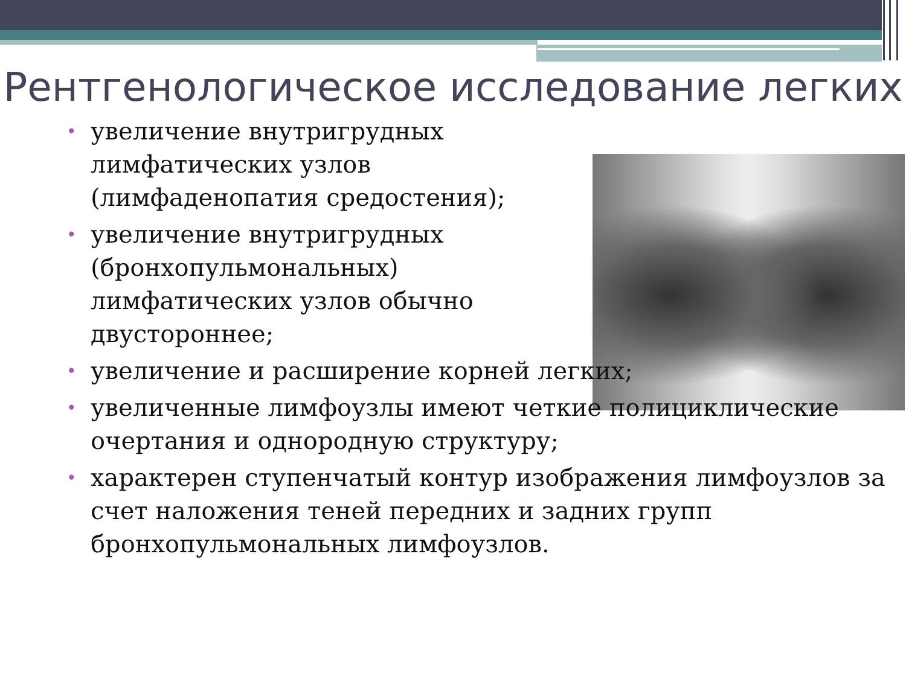Рентгенологическое исследование легких
• увеличение внутригрудных лимфатических узлов (лимфаденопатия средостения);
• увеличение внутригрудных (бронхопульмональных) лимфатических узлов обычно двустороннее;
• увеличение и расширение корней легких;
• увеличенные лимфоузлы имеют четкие полициклические очертания и однородную структуру;
• характерен ступенчатый контур изображения лимфоузлов за счет наложения теней передних и задних групп бронхопульмональных лимфоузлов.